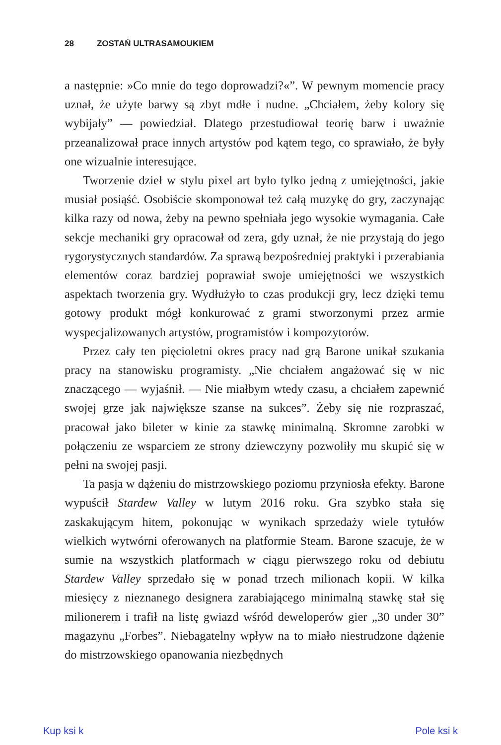28 ZOSTAŃ ULTRASAMOUKIEM
a następnie: »Co mnie do tego doprowadzi?«”. W pewnym momencie pracy uznał, że użyte barwy są zbyt mdłe i nudne. „Chciałem, żeby kolory się wybijały” — powiedział. Dlatego przestudiował teorię barw i uważnie przeanalizował prace innych artystów pod kątem tego, co sprawiało, że były one wizualnie interesujące.
Tworzenie dzieł w stylu pixel art było tylko jedną z umiejętności, jakie musiał posiąść. Osobiście skomponował też całą muzykę do gry, zaczynając kilka razy od nowa, żeby na pewno spełniała jego wysokie wymagania. Całe sekcje mechaniki gry opracował od zera, gdy uznał, że nie przystają do jego rygorystycznych standardów. Za sprawą bezpośredniej praktyki i przerabiania elementów coraz bardziej poprawiał swoje umiejętności we wszystkich aspektach tworzenia gry. Wydłużyło to czas produkcji gry, lecz dzięki temu gotowy produkt mógł konkurować z grami stworzonymi przez armie wyspecjalizowanych artystów, programistów i kompozytorów.
Przez cały ten pięcioletni okres pracy nad grą Barone unikał szukania pracy na stanowisku programisty. „Nie chciałem angażować się w nic znaczącego — wyjaśnił. — Nie miałbym wtedy czasu, a chciałem zapewnić swojej grze jak największe szanse na sukces”. Żeby się nie rozpraszać, pracował jako bileter w kinie za stawkę minimalną. Skromne zarobki w połączeniu ze wsparciem ze strony dziewczyny pozwoliły mu skupić się w pełni na swojej pasji.
Ta pasja w dążeniu do mistrzowskiego poziomu przyniosła efekty. Barone wypuścił Stardew Valley w lutym 2016 roku. Gra szybko stała się zaskakującym hitem, pokonując w wynikach sprzedaży wiele tytułów wielkich wytwórni oferowanych na platformie Steam. Barone szacuje, że w sumie na wszystkich platformach w ciągu pierwszego roku od debiutu Stardew Valley sprzedało się w ponad trzech milionach kopii. W kilka miesięcy z nieznanego designera zarabiającego minimalną stawkę stał się milionerem i trafił na listę gwiazd wśród deweloperów gier „30 under 30” magazynu „Forbes”. Niebagatelny wpływ na to miało niestrudzone dążenie do mistrzowskiego opanowania niezbędnych
Kup ksi k Pole ksi k